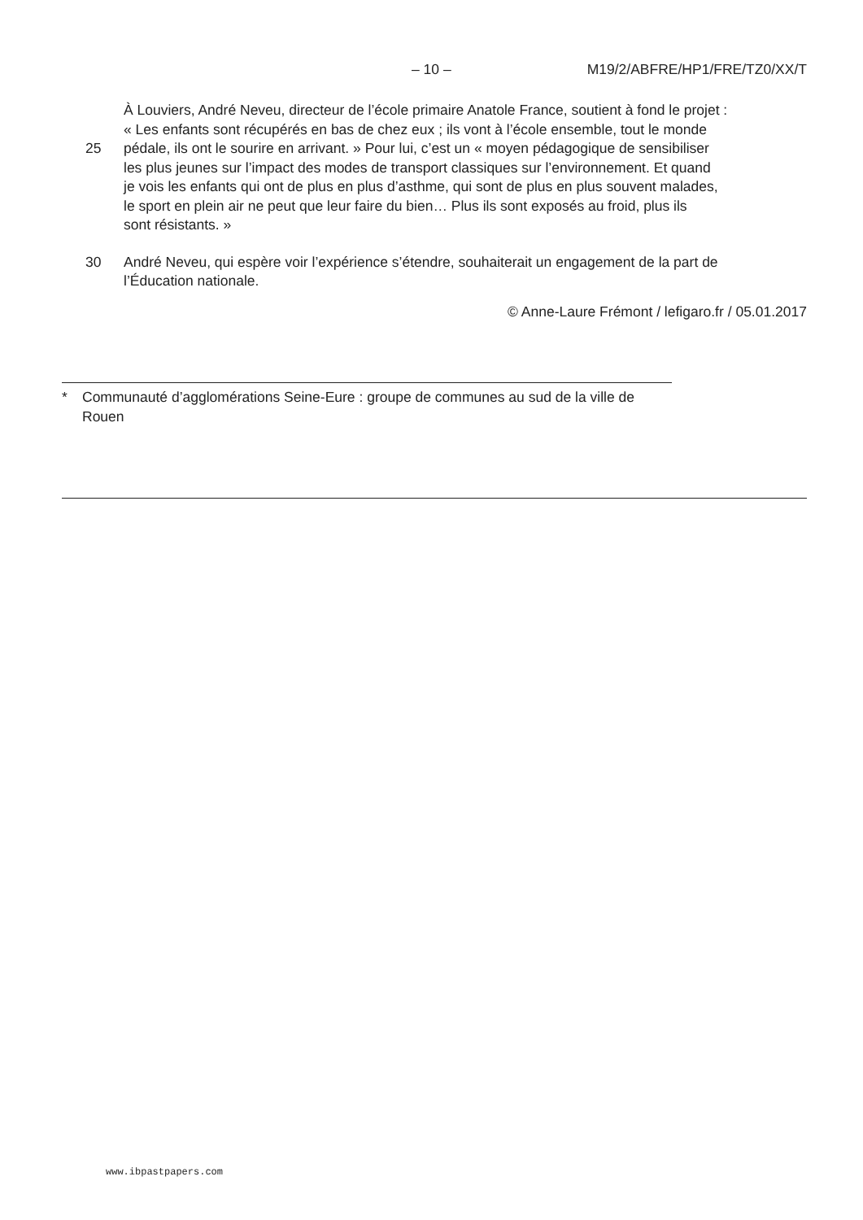– 10 – M19/2/ABFRE/HP1/FRE/TZ0/XX/T
À Louviers, André Neveu, directeur de l’école primaire Anatole France, soutient à fond le projet :
« Les enfants sont récupérés en bas de chez eux ; ils vont à l’école ensemble, tout le monde
25 pédale, ils ont le sourire en arrivant. » Pour lui, c’est un « moyen pédagogique de sensibiliser
les plus jeunes sur l’impact des modes de transport classiques sur l’environnement. Et quand
je vois les enfants qui ont de plus en plus d’asthme, qui sont de plus en plus souvent malades,
le sport en plein air ne peut que leur faire du bien… Plus ils sont exposés au froid, plus ils
sont résistants. »
30 André Neveu, qui espère voir l’expérience s’étendre, souhaiterait un engagement de la part de
l’Éducation nationale.
© Anne-Laure Frémont / lefigaro.fr / 05.01.2017
* Communauté d’agglomérations Seine-Eure : groupe de communes au sud de la ville de Rouen
www.ibpastpapers.com